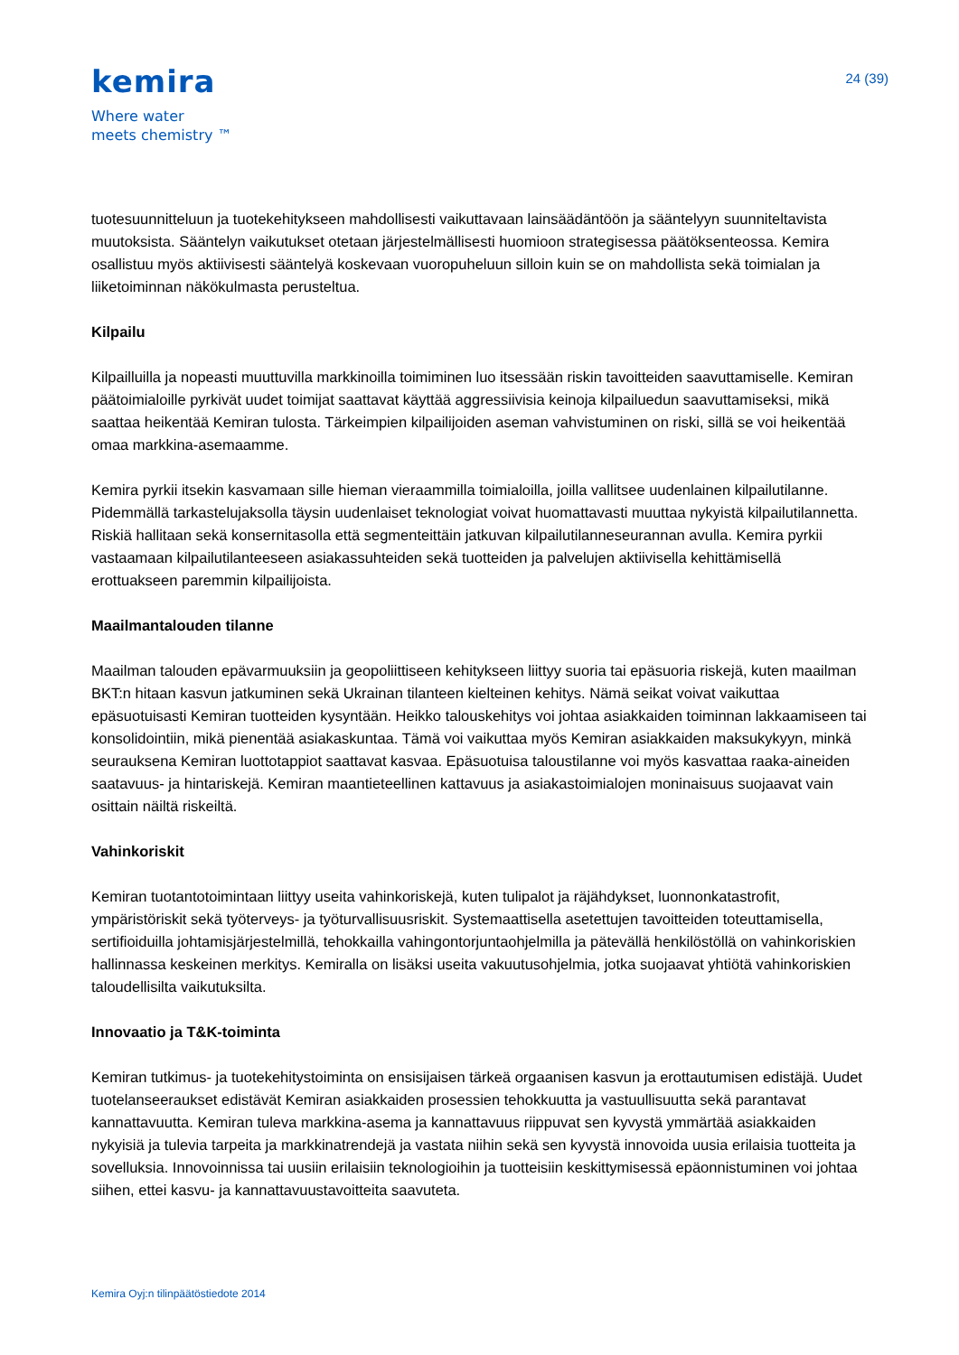kemira
Where water
meets chemistry ™
24 (39)
tuotesuunnitteluun ja tuotekehitykseen mahdollisesti vaikuttavaan lainsäädäntöön ja sääntelyyn suunniteltavista muutoksista. Sääntelyn vaikutukset otetaan järjestelmällisesti huomioon strategisessa päätöksenteossa. Kemira osallistuu myös aktiivisesti sääntelyä koskevaan vuoropuheluun silloin kuin se on mahdollista sekä toimialan ja liiketoiminnan näkökulmasta perusteltua.
Kilpailu
Kilpailluilla ja nopeasti muuttuvilla markkinoilla toimiminen luo itsessään riskin tavoitteiden saavuttamiselle. Kemiran päätoimialoille pyrkivät uudet toimijat saattavat käyttää aggressiivisia keinoja kilpailuedun saavuttamiseksi, mikä saattaa heikentää Kemiran tulosta. Tärkeimpien kilpailijoiden aseman vahvistuminen on riski, sillä se voi heikentää omaa markkina-asemaamme.
Kemira pyrkii itsekin kasvamaan sille hieman vieraammilla toimialoilla, joilla vallitsee uudenlainen kilpailutilanne. Pidemmällä tarkastelujaksolla täysin uudenlaiset teknologiat voivat huomattavasti muuttaa nykyistä kilpailutilannetta. Riskiä hallitaan sekä konsernitasolla että segmenteittäin jatkuvan kilpailutilanneseurannan avulla. Kemira pyrkii vastaamaan kilpailutilanteeseen asiakassuhteiden sekä tuotteiden ja palvelujen aktiivisella kehittämisellä erottuakseen paremmin kilpailijoista.
Maailmantalouden tilanne
Maailman talouden epävarmuuksiin ja geopoliittiseen kehitykseen liittyy suoria tai epäsuoria riskejä, kuten maailman BKT:n hitaan kasvun jatkuminen sekä Ukrainan tilanteen kielteinen kehitys. Nämä seikat voivat vaikuttaa epäsuotuisasti Kemiran tuotteiden kysyntään. Heikko talouskehitys voi johtaa asiakkaiden toiminnan lakkaamiseen tai konsolidointiin, mikä pienentää asiakaskuntaa. Tämä voi vaikuttaa myös Kemiran asiakkaiden maksukykyyn, minkä seurauksena Kemiran luottotappiot saattavat kasvaa. Epäsuotuisa taloustilanne voi myös kasvattaa raaka-aineiden saatavuus- ja hintariskejä. Kemiran maantieteellinen kattavuus ja asiakastoimialojen moninaisuus suojaavat vain osittain näiltä riskeiltä.
Vahinkoriskit
Kemiran tuotantotoimintaan liittyy useita vahinkoriskejä, kuten tulipalot ja räjähdykset, luonnonkatastrofit, ympäristöriskit sekä työterveys- ja työturvallisuusriskit. Systemaattisella asetettujen tavoitteiden toteuttamisella, sertifioiduilla johtamisjärjestelmillä, tehokkailla vahingontorjuntaohjelmilla ja pätevällä henkilöstöllä on vahinkoriskien hallinnassa keskeinen merkitys. Kemiralla on lisäksi useita vakuutusohjelmia, jotka suojaavat yhtiötä vahinkoriskien taloudellisilta vaikutuksilta.
Innovaatio ja T&K-toiminta
Kemiran tutkimus- ja tuotekehitystoiminta on ensisijaisen tärkeä orgaanisen kasvun ja erottautumisen edistäjä. Uudet tuotelanseeraukset edistävät Kemiran asiakkaiden prosessien tehokkuutta ja vastuullisuutta sekä parantavat kannattavuutta. Kemiran tuleva markkina-asema ja kannattavuus riippuvat sen kyvystä ymmärtää asiakkaiden nykyisiä ja tulevia tarpeita ja markkinatrendejä ja vastata niihin sekä sen kyvystä innovoida uusia erilaisia tuotteita ja sovelluksia. Innovoinnissa tai uusiin erilaisiin teknologioihin ja tuotteisiin keskittymisessä epäonnistuminen voi johtaa siihen, ettei kasvu- ja kannattavuustavoitteita saavuteta.
Kemira Oyj:n tilinpäätöstiedote 2014